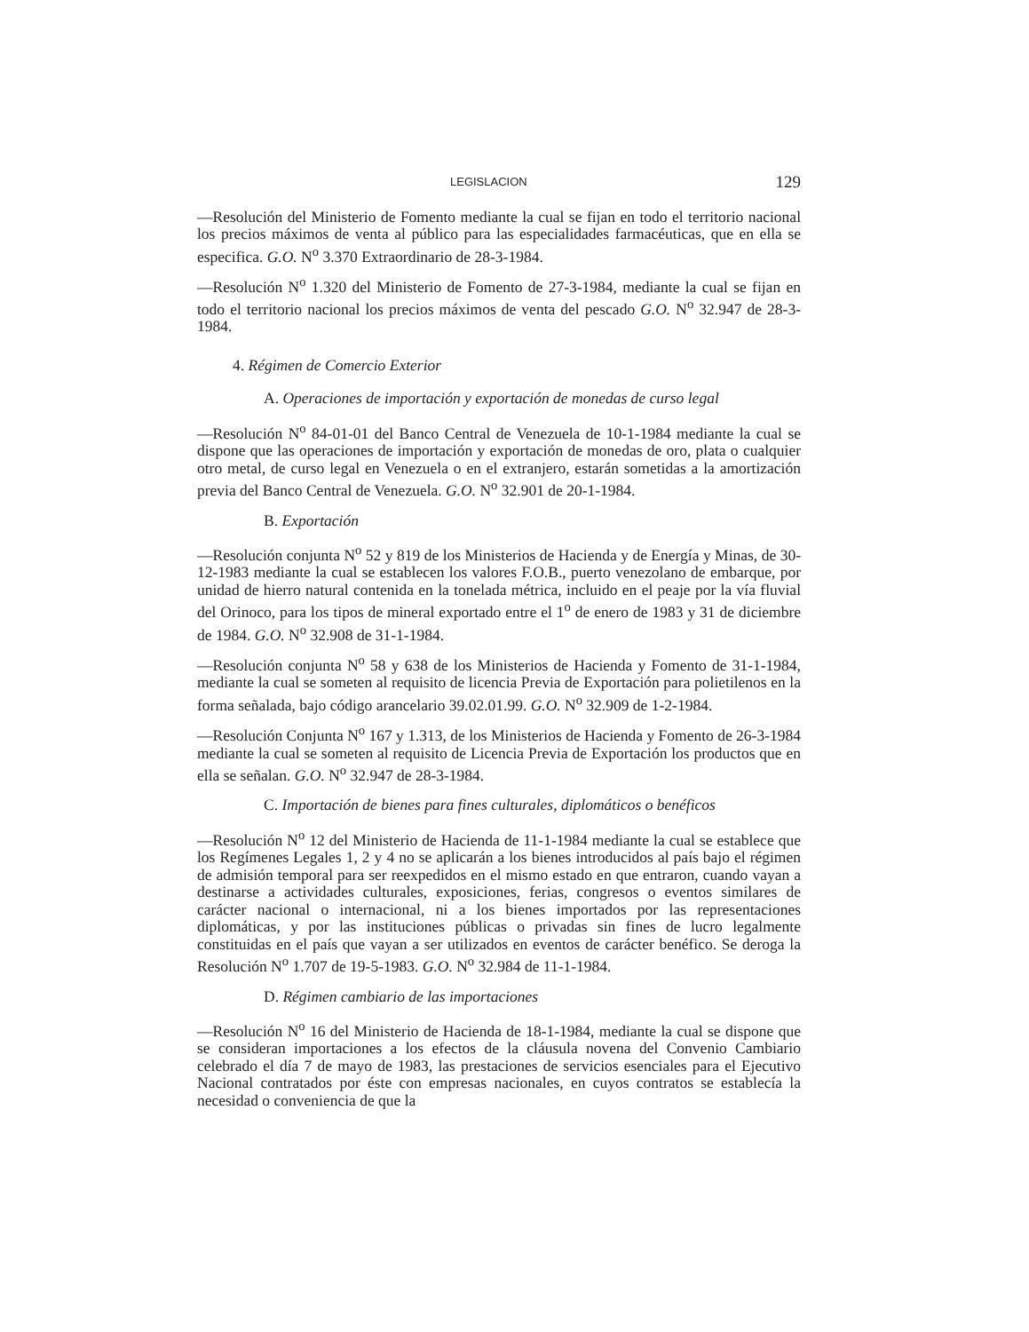LEGISLACION 129
—Resolución del Ministerio de Fomento mediante la cual se fijan en todo el territorio nacional los precios máximos de venta al público para las especialidades farmacéuticas, que en ella se especifica. G.O. N<sup>o</sup> 3.370 Extraordinario de 28-3-1984.
—Resolución N<sup>o</sup> 1.320 del Ministerio de Fomento de 27-3-1984, mediante la cual se fijan en todo el territorio nacional los precios máximos de venta del pescado G.O. N<sup>o</sup> 32.947 de 28-3-1984.
4. Régimen de Comercio Exterior
A. Operaciones de importación y exportación de monedas de curso legal
—Resolución N<sup>o</sup> 84-01-01 del Banco Central de Venezuela de 10-1-1984 mediante la cual se dispone que las operaciones de importación y exportación de monedas de oro, plata o cualquier otro metal, de curso legal en Venezuela o en el extranjero, estarán sometidas a la amortización previa del Banco Central de Venezuela. G.O. N<sup>o</sup> 32.901 de 20-1-1984.
B. Exportación
—Resolución conjunta N<sup>o</sup> 52 y 819 de los Ministerios de Hacienda y de Energía y Minas, de 30-12-1983 mediante la cual se establecen los valores F.O.B., puerto venezolano de embarque, por unidad de hierro natural contenida en la tonelada métrica, incluido en el peaje por la vía fluvial del Orinoco, para los tipos de mineral exportado entre el 1<sup>o</sup> de enero de 1983 y 31 de diciembre de 1984. G.O. N<sup>o</sup> 32.908 de 31-1-1984.
—Resolución conjunta N<sup>o</sup> 58 y 638 de los Ministerios de Hacienda y Fomento de 31-1-1984, mediante la cual se someten al requisito de licencia Previa de Exportación para polietilenos en la forma señalada, bajo código arancelario 39.02.01.99. G.O. N<sup>o</sup> 32.909 de 1-2-1984.
—Resolución Conjunta N<sup>o</sup> 167 y 1.313, de los Ministerios de Hacienda y Fomento de 26-3-1984 mediante la cual se someten al requisito de Licencia Previa de Exportación los productos que en ella se señalan. G.O. N<sup>o</sup> 32.947 de 28-3-1984.
C. Importación de bienes para fines culturales, diplomáticos o benéficos
—Resolución N<sup>o</sup> 12 del Ministerio de Hacienda de 11-1-1984 mediante la cual se establece que los Regímenes Legales 1, 2 y 4 no se aplicarán a los bienes introducidos al país bajo el régimen de admisión temporal para ser reexpedidos en el mismo estado en que entraron, cuando vayan a destinarse a actividades culturales, exposiciones, ferias, congresos o eventos similares de carácter nacional o internacional, ni a los bienes importados por las representaciones diplomáticas, y por las instituciones públicas o privadas sin fines de lucro legalmente constituidas en el país que vayan a ser utilizados en eventos de carácter benéfico. Se deroga la Resolución N<sup>o</sup> 1.707 de 19-5-1983. G.O. N<sup>o</sup> 32.984 de 11-1-1984.
D. Régimen cambiario de las importaciones
—Resolución N<sup>o</sup> 16 del Ministerio de Hacienda de 18-1-1984, mediante la cual se dispone que se consideran importaciones a los efectos de la cláusula novena del Convenio Cambiario celebrado el día 7 de mayo de 1983, las prestaciones de servicios esenciales para el Ejecutivo Nacional contratados por éste con empresas nacionales, en cuyos contratos se establecía la necesidad o conveniencia de que la